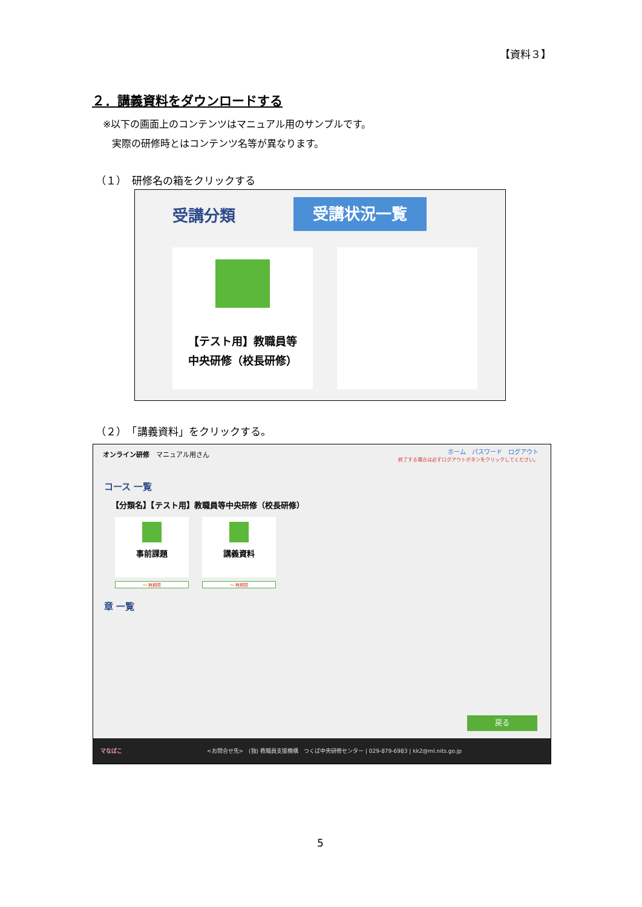【資料３】
２．講義資料をダウンロードする
※以下の画面上のコンテンツはマニュアル用のサンプルです。
実際の研修時とはコンテンツ名等が異なります。
（１）　研修名の箱をクリックする
受講分類 受講状況一覧
【テスト用】教職員等
中央研修（校長研修）
（２）　「講義資料」をクリックする。
オンライン研修　マニュアル用さん
ホーム　パスワード　ログアウト
終了する場合は必ずログアウトボタンをクリックしてください。
コース 一覧
【分類名】【テスト用】教職員等中央研修（校長研修）
事前課題 講義資料
～ 無期限 ～ 無期限
章 一覧
戻る
マなばこ <お問合せ先>　(独) 教職員支援機構　つくば中央研修センター | 029-879-6983 | kk2@ml.nits.go.jp
5